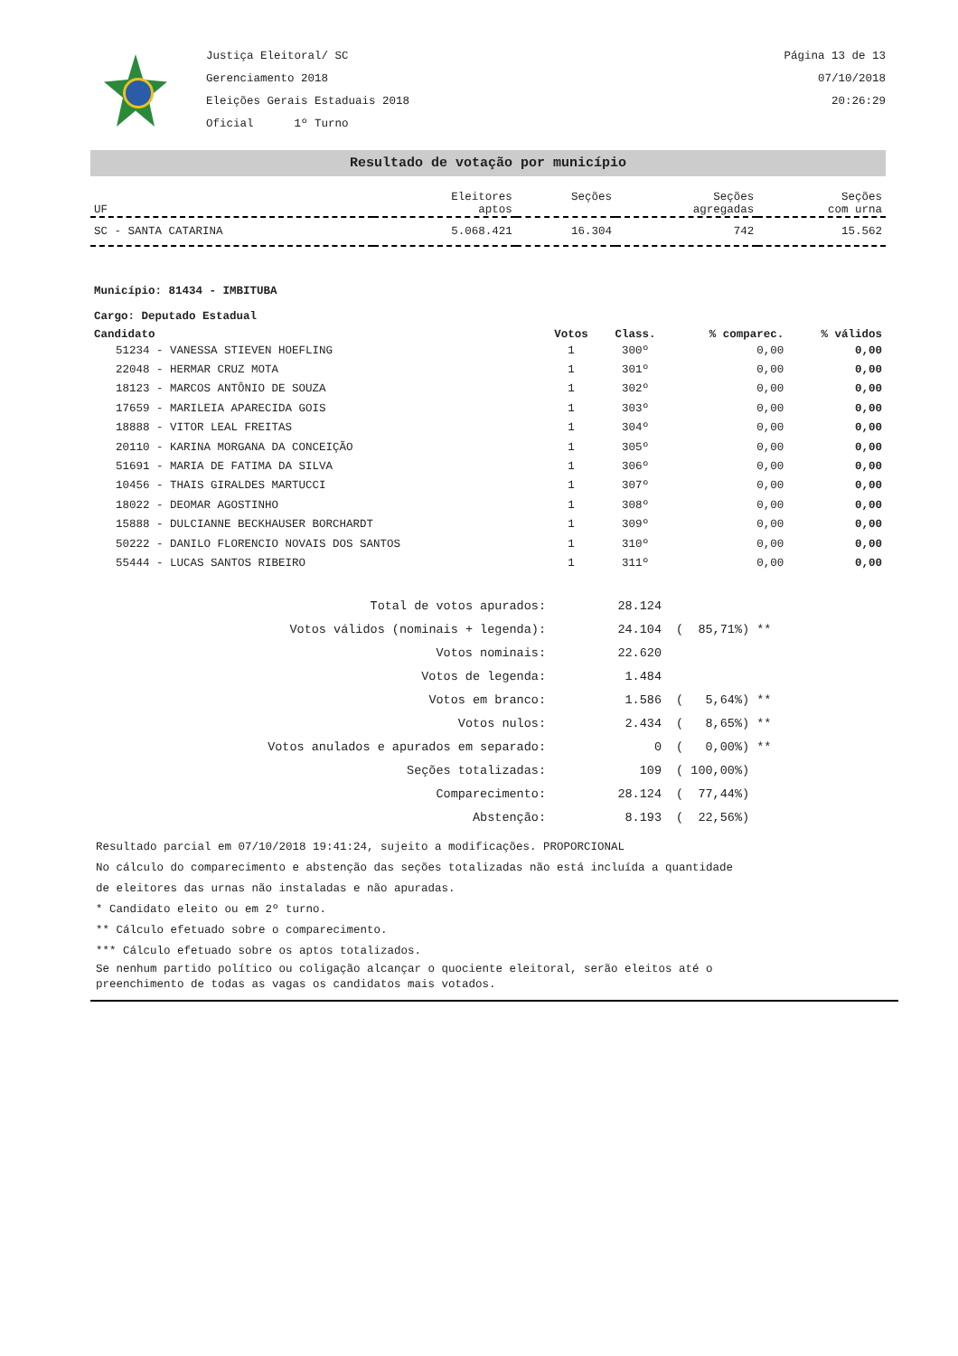Justiça Eleitoral/ SC
Gerenciamento 2018
Eleições Gerais Estaduais 2018
Oficial 1º Turno
Página 13 de 13
07/10/2018
20:26:29
Resultado de votação por município
| UF | Eleitores aptos | Seções | Seções agregadas | Seções com urna |
| --- | --- | --- | --- | --- |
| SC - SANTA CATARINA | 5.068.421 | 16.304 | 742 | 15.562 |
Município: 81434 - IMBITUBA
Cargo: Deputado Estadual
| Candidato | Votos | Class. | % comparec. | % válidos |
| --- | --- | --- | --- | --- |
| 51234 - VANESSA STIEVEN HOEFLING | 1 | 300º | 0,00 | 0,00 |
| 22048 - HERMAR CRUZ MOTA | 1 | 301º | 0,00 | 0,00 |
| 18123 - MARCOS ANTÔNIO DE SOUZA | 1 | 302º | 0,00 | 0,00 |
| 17659 - MARILEIA APARECIDA GOIS | 1 | 303º | 0,00 | 0,00 |
| 18888 - VITOR LEAL FREITAS | 1 | 304º | 0,00 | 0,00 |
| 20110 - KARINA MORGANA DA CONCEIÇÃO | 1 | 305º | 0,00 | 0,00 |
| 51691 - MARIA DE FATIMA DA SILVA | 1 | 306º | 0,00 | 0,00 |
| 10456 - THAIS GIRALDES MARTUCCI | 1 | 307º | 0,00 | 0,00 |
| 18022 - DEOMAR AGOSTINHO | 1 | 308º | 0,00 | 0,00 |
| 15888 - DULCIANNE BECKHAUSER BORCHARDT | 1 | 309º | 0,00 | 0,00 |
| 50222 - DANILO FLORENCIO NOVAIS DOS SANTOS | 1 | 310º | 0,00 | 0,00 |
| 55444 - LUCAS SANTOS RIBEIRO | 1 | 311º | 0,00 | 0,00 |
| Total de votos apurados: | 28.124 | |
| Votos válidos (nominais + legenda): | 24.104 | ( 85,71%) ** |
| Votos nominais: | 22.620 | |
| Votos de legenda: | 1.484 | |
| Votos em branco: | 1.586 | ( 5,64%) ** |
| Votos nulos: | 2.434 | ( 8,65%) ** |
| Votos anulados e apurados em separado: | 0 | ( 0,00%) ** |
| Seções totalizadas: | 109 | ( 100,00%) |
| Comparecimento: | 28.124 | ( 77,44%) |
| Abstenção: | 8.193 | ( 22,56%) |
Resultado parcial em 07/10/2018 19:41:24, sujeito a modificações. PROPORCIONAL
No cálculo do comparecimento e abstenção das seções totalizadas não está incluída a quantidade
de eleitores das urnas não instaladas e não apuradas.
* Candidato eleito ou em 2º turno.
** Cálculo efetuado sobre o comparecimento.
*** Cálculo efetuado sobre os aptos totalizados.
Se nenhum partido político ou coligação alcançar o quociente eleitoral, serão eleitos até o
preenchimento de todas as vagas os candidatos mais votados.